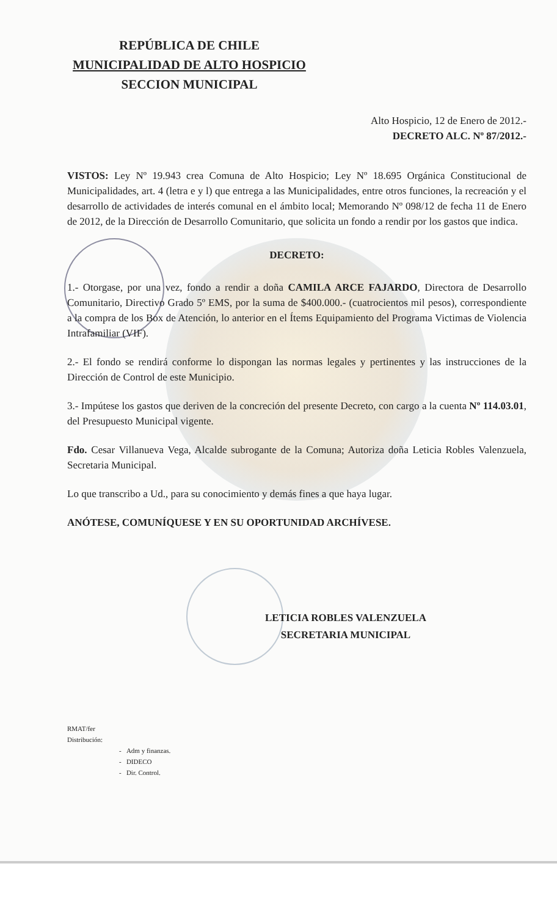REPÚBLICA DE CHILE
MUNICIPALIDAD DE ALTO HOSPICIO
SECCION MUNICIPAL
Alto Hospicio, 12 de Enero de 2012.-
DECRETO ALC. Nº 87/2012.-
VISTOS: Ley Nº 19.943 crea Comuna de Alto Hospicio; Ley Nº 18.695 Orgánica Constitucional de Municipalidades, art. 4 (letra e y l) que entrega a las Municipalidades, entre otros funciones, la recreación y el desarrollo de actividades de interés comunal en el ámbito local; Memorando Nº 098/12 de fecha 11 de Enero de 2012, de la Dirección de Desarrollo Comunitario, que solicita un fondo a rendir por los gastos que indica.
DECRETO:
1.- Otorgase, por una vez, fondo a rendir a doña CAMILA ARCE FAJARDO, Directora de Desarrollo Comunitario, Directivo Grado 5º EMS, por la suma de $400.000.- (cuatrocientos mil pesos), correspondiente a la compra de los Box de Atención, lo anterior en el Ítems Equipamiento del Programa Victimas de Violencia Intrafamiliar (VIF).
2.- El fondo se rendirá conforme lo dispongan las normas legales y pertinentes y las instrucciones de la Dirección de Control de este Municipio.
3.- Impútese los gastos que deriven de la concreción del presente Decreto, con cargo a la cuenta Nº 114.03.01, del Presupuesto Municipal vigente.
Fdo. Cesar Villanueva Vega, Alcalde subrogante de la Comuna; Autoriza doña Leticia Robles Valenzuela, Secretaria Municipal.
Lo que transcribo a Ud., para su conocimiento y demás fines a que haya lugar.
ANÓTESE, COMUNÍQUESE Y EN SU OPORTUNIDAD ARCHÍVESE.
LETICIA ROBLES VALENZUELA
SECRETARIA MUNICIPAL
RMAT/fer
Distribución:
- Adm y finanzas.
- DIDECO
- Dir. Control.